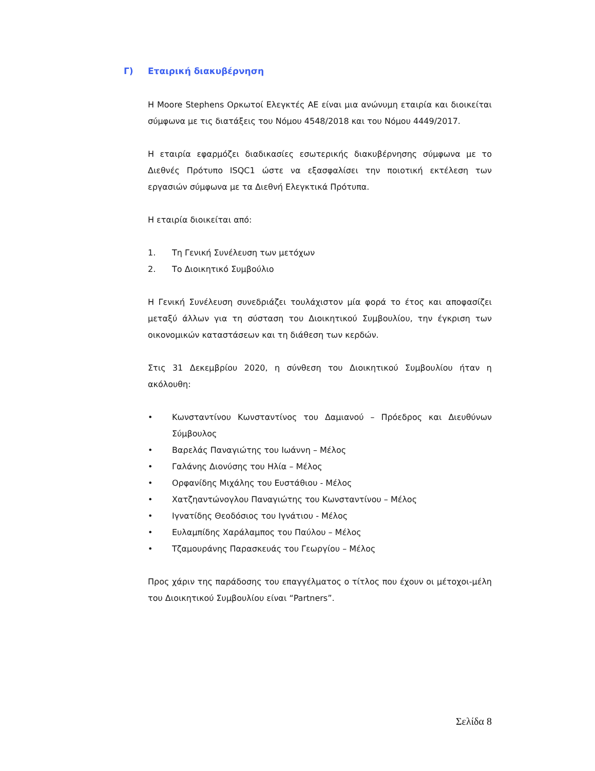Γ) Εταιρική διακυβέρνηση
Η Moore Stephens Ορκωτοί Ελεγκτές ΑΕ είναι μια ανώνυμη εταιρία και διοικείται σύμφωνα με τις διατάξεις του Νόμου 4548/2018 και του Νόμου 4449/2017.
Η εταιρία εφαρμόζει διαδικασίες εσωτερικής διακυβέρνησης σύμφωνα με το Διεθνές Πρότυπο ISQC1 ώστε να εξασφαλίσει την ποιοτική εκτέλεση των εργασιών σύμφωνα με τα Διεθνή Ελεγκτικά Πρότυπα.
Η εταιρία διοικείται από:
1. Τη Γενική Συνέλευση των μετόχων
2. Το Διοικητικό Συμβούλιο
Η Γενική Συνέλευση συνεδριάζει τουλάχιστον μία φορά το έτος και αποφασίζει μεταξύ άλλων για τη σύσταση του Διοικητικού Συμβουλίου, την έγκριση των οικονομικών καταστάσεων και τη διάθεση των κερδών.
Στις 31 Δεκεμβρίου 2020, η σύνθεση του Διοικητικού Συμβουλίου ήταν η ακόλουθη:
• Κωνσταντίνου Κωνσταντίνος του Δαμιανού – Πρόεδρος και Διευθύνων Σύμβουλος
• Βαρελάς Παναγιώτης του Ιωάννη – Μέλος
• Γαλάνης Διονύσης του Ηλία – Μέλος
• Ορφανίδης Μιχάλης του Ευστάθιου - Μέλος
• Χατζηαντώνογλου Παναγιώτης του Κωνσταντίνου – Μέλος
• Ιγνατίδης Θεοδόσιος του Ιγνάτιου - Μέλος
• Ευλαμπίδης Χαράλαμπος του Παύλου – Μέλος
• Τζαμουράνης Παρασκευάς του Γεωργίου – Μέλος
Προς χάριν της παράδοσης του επαγγέλματος ο τίτλος που έχουν οι μέτοχοι-μέλη του Διοικητικού Συμβουλίου είναι “Partners”.
Σελίδα 8